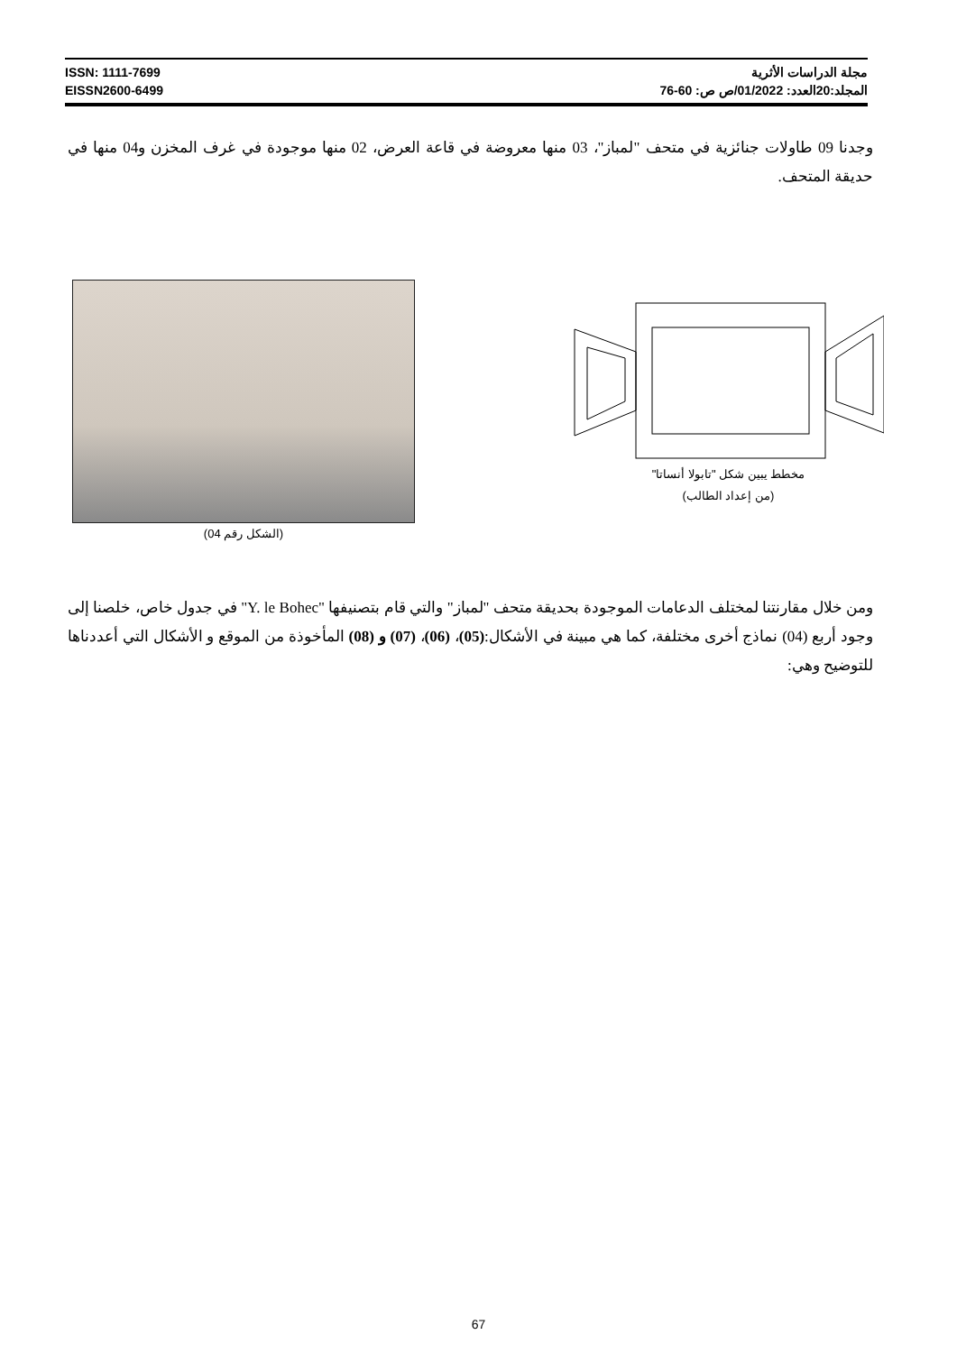ISSN: 1111-7699
EISSN2600-6499
مجلة الدراسات الأثرية
المجلد:20العدد: 01/2022/ص ص: 60-76
وجدنا 09 طاولات جنائزية في متحف "لمباز"، 03 منها معروضة في قاعة العرض، 02 منها موجودة في غرف المخزن و04 منها في حديقة المتحف.
مخطط يبين شكل "تابولا أنساتا"
(من إعداد الطالب)
(الشكل رقم 04)
ومن خلال مقارنتنا لمختلف الدعامات الموجودة بحديقة متحف "لمباز" والتي قام بتصنيفها "Y. le Bohec" في جدول خاص، خلصنا إلى وجود أربع (04) نماذج أخرى مختلفة، كما هي مبينة في الأشكال:(05)، (06)، (07) و (08) المأخوذة من الموقع و الأشكال التي أعددناها للتوضيح وهي:
67